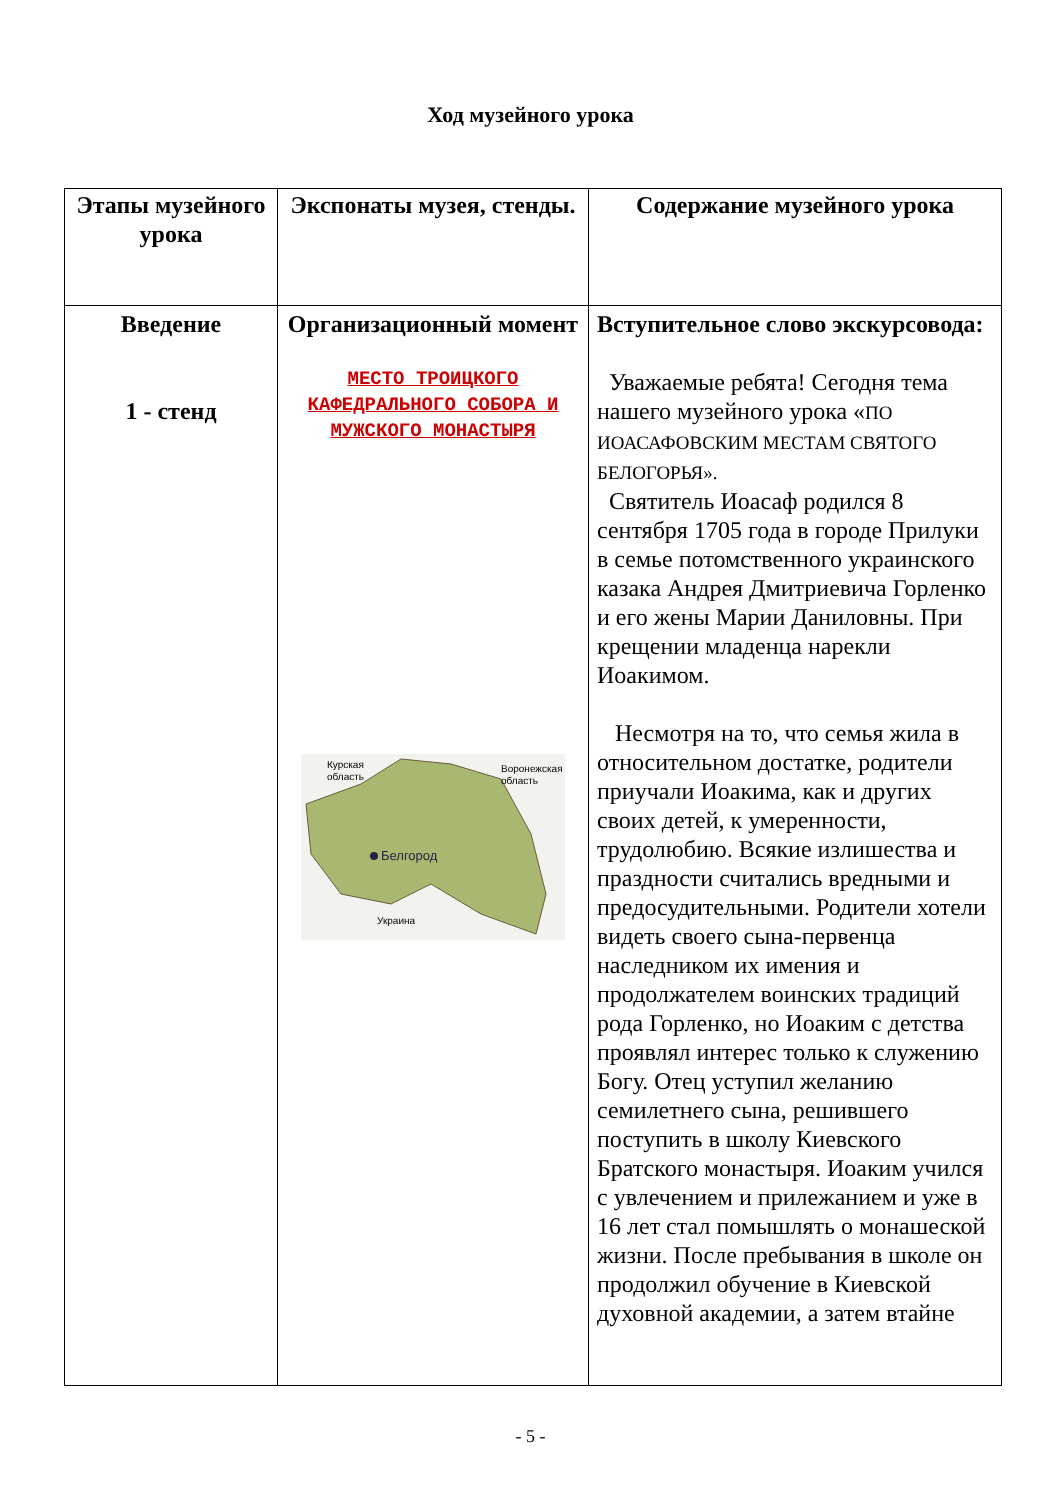Ход музейного урока
| Этапы музейного урока | Экспонаты музея, стенды. | Содержание музейного урока |
| --- | --- | --- |
| Введение 1 - стенд | Организационный момент МЕСТО ТРОИЦКОГО КАФЕДРАЛЬНОГО СОБОРА И МУЖСКОГО МОНАСТЫРЯ Белгород Курская область Воронежская область Украина | Вступительное слово экскурсовода: Уважаемые ребята! Сегодня тема нашего музейного урока « ПО ИОАСАФОВСКИМ МЕСТАМ СВЯТОГО БЕЛОГОРЬЯ». Святитель Иоасаф родился 8 сентября 1705 года в городе Прилуки в семье потомственного украинского казака Андрея Дмитриевича Горленко и его жены Марии Даниловны. При крещении младенца нарекли Иоакимом. Несмотря на то, что семья жила в относительном достатке, родители приучали Иоакима, как и других своих детей, к умеренности, трудолюбию. Всякие излишества и праздности считались вредными и предосудительными. Родители хотели видеть своего сына-первенца наследником их имения и продолжателем воинских традиций рода Горленко, но Иоаким с детства проявлял интерес только к служению Богу. Отец уступил желанию семилетнего сына, решившего поступить в школу Киевского Братского монастыря. Иоаким учился с увлечением и прилежанием и уже в 16 лет стал помышлять о монашеской жизни. После пребывания в школе он продолжил обучение в Киевской духовной академии, а затем втайне |
- 5 -